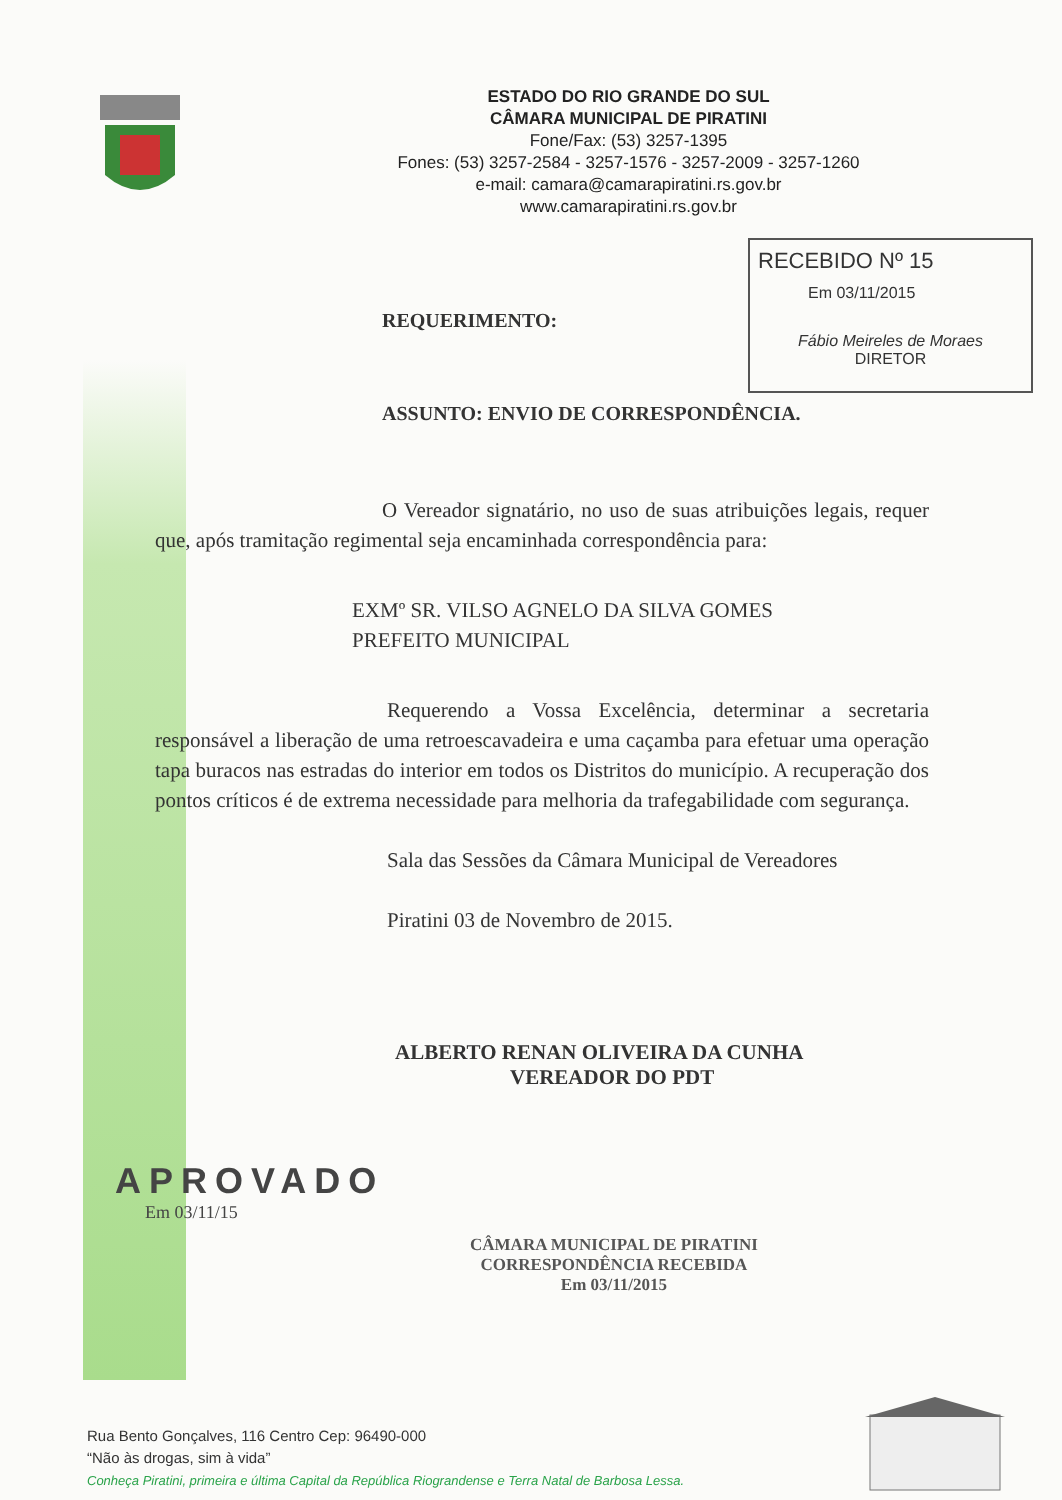ESTADO DO RIO GRANDE DO SUL
CÂMARA MUNICIPAL DE PIRATINI
Fone/Fax: (53) 3257-1395
Fones: (53) 3257-2584 - 3257-1576 - 3257-2009 - 3257-1260
e-mail: camara@camarapiratini.rs.gov.br
www.camarapiratini.rs.gov.br
RECEBIDO Nº 15
Em 03/11/2015
Fábio Meireles de Moraes
DIRETOR
REQUERIMENTO:
ASSUNTO: ENVIO DE CORRESPONDÊNCIA.
O Vereador signatário, no uso de suas atribuições legais, requer que, após tramitação regimental seja encaminhada correspondência para:
EXMº SR. VILSO AGNELO DA SILVA GOMES
PREFEITO MUNICIPAL
Requerendo a Vossa Excelência, determinar a secretaria responsável a liberação de uma retroescavadeira e uma caçamba para efetuar uma operação tapa buracos nas estradas do interior em todos os Distritos do município. A recuperação dos pontos críticos é de extrema necessidade para melhoria da trafegabilidade com segurança.
Sala das Sessões da Câmara Municipal de Vereadores
Piratini 03 de Novembro de 2015.
ALBERTO RENAN OLIVEIRA DA CUNHA
VEREADOR DO PDT
APROVADO
Em 03/11/15
CÂMARA MUNICIPAL DE PIRATINI
CORRESPONDÊNCIA RECEBIDA
Em 03/11/2015
Rua Bento Gonçalves, 116 Centro Cep: 96490-000
“Não às drogas, sim à vida”
Conheça Piratini, primeira e última Capital da República Riograndense e Terra Natal de Barbosa Lessa.